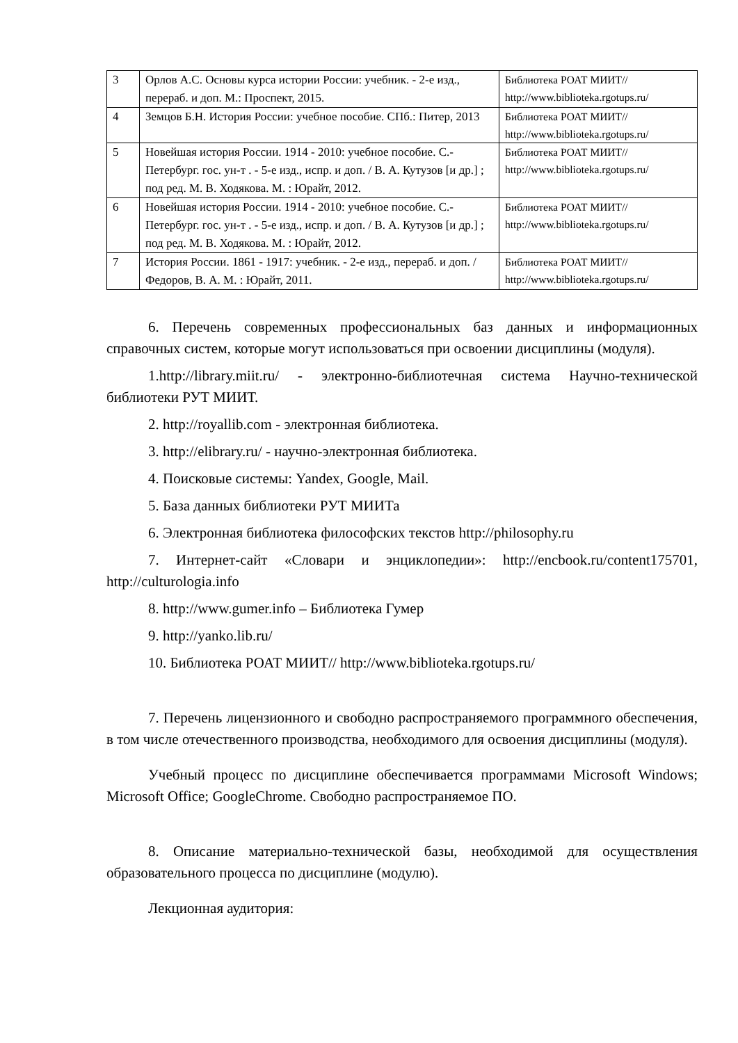| 3 | Орлов А.С. Основы курса истории России: учебник. - 2-е изд., перераб. и доп. М.: Проспект, 2015. | Библиотека РОАТ МИИТ// http://www.biblioteka.rgotups.ru/ |
| 4 | Земцов Б.Н. История России: учебное пособие. СПб.: Питер, 2013 | Библиотека РОАТ МИИТ// http://www.biblioteka.rgotups.ru/ |
| 5 | Новейшая история России. 1914 - 2010: учебное пособие. С.-Петербург. гос. ун-т . - 5-е изд., испр. и доп. / В. А. Кутузов [и др.] ; под ред. М. В. Ходякова. М. : Юрайт, 2012. | Библиотека РОАТ МИИТ// http://www.biblioteka.rgotups.ru/ |
| 6 | Новейшая история России. 1914 - 2010: учебное пособие. С.-Петербург. гос. ун-т . - 5-е изд., испр. и доп. / В. А. Кутузов [и др.] ; под ред. М. В. Ходякова. М. : Юрайт, 2012. | Библиотека РОАТ МИИТ// http://www.biblioteka.rgotups.ru/ |
| 7 | История России. 1861 - 1917: учебник. - 2-е изд., перераб. и доп. / Федоров, В. А. М. : Юрайт, 2011. | Библиотека РОАТ МИИТ// http://www.biblioteka.rgotups.ru/ |
6. Перечень современных профессиональных баз данных и информационных справочных систем, которые могут использоваться при освоении дисциплины (модуля).
1.http://library.miit.ru/ - электронно-библиотечная система Научно-технической библиотеки РУТ МИИТ.
2. http://royallib.com - электронная библиотека.
3. http://elibrary.ru/ - научно-электронная библиотека.
4. Поисковые системы: Yandex, Google, Mail.
5. База данных библиотеки РУТ МИИТа
6. Электронная библиотека философских текстов http://philosophy.ru
7. Интернет-сайт «Словари и энциклопедии»: http://encbook.ru/content175701, http://culturologia.info
8. http://www.gumer.info – Библиотека Гумер
9. http://yanko.lib.ru/
10. Библиотека РОАТ МИИТ// http://www.biblioteka.rgotups.ru/
7. Перечень лицензионного и свободно распространяемого программного обеспечения, в том числе отечественного производства, необходимого для освоения дисциплины (модуля).
Учебный процесс по дисциплине обеспечивается программами Microsoft Windows; Microsoft Office; GoogleChrome. Свободно распространяемое ПО.
8. Описание материально-технической базы, необходимой для осуществления образовательного процесса по дисциплине (модулю).
Лекционная аудитория: